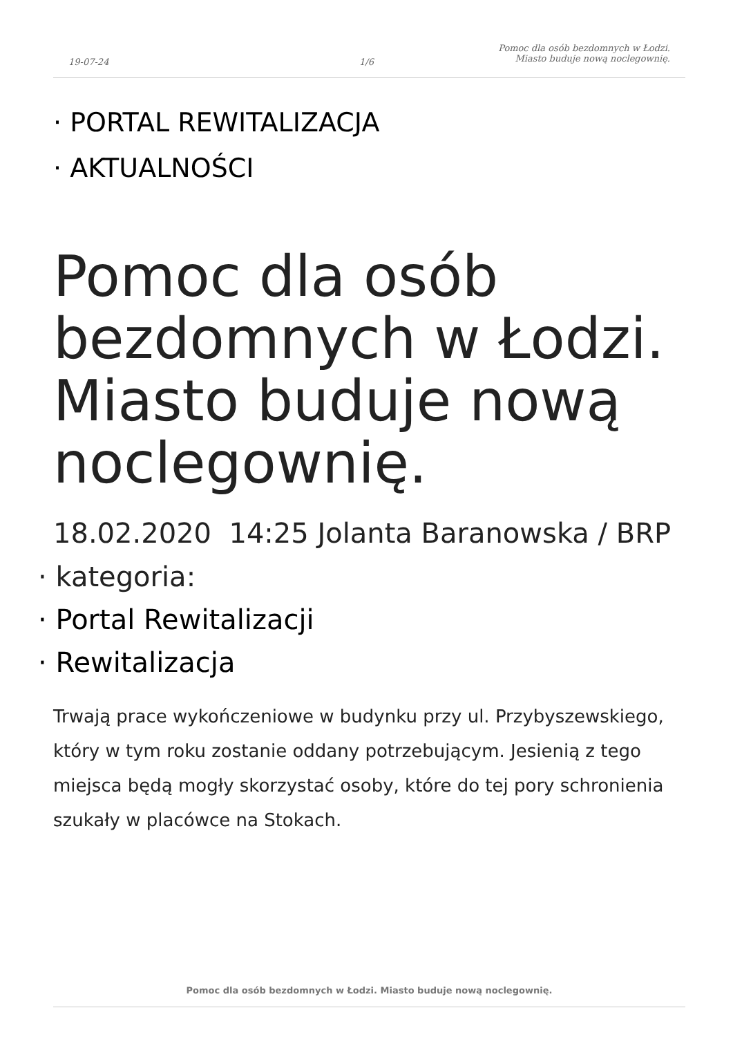19-07-24 1/6
Pomoc dla osób bezdomnych w Łodzi.
Miasto buduje nową noclegownię.
· PORTAL REWITALIZACJA
· AKTUALNOŚCI
Pomoc dla osób bezdomnych w Łodzi. Miasto buduje nową noclegownię.
18.02.2020 14:25 Jolanta Baranowska / BRP
· kategoria:
· Portal Rewitalizacji
· Rewitalizacja
Trwają prace wykończeniowe w budynku przy ul. Przybyszewskiego, który w tym roku zostanie oddany potrzebującym. Jesienią z tego miejsca będą mogły skorzystać osoby, które do tej pory schronienia szukały w placówce na Stokach.
Pomoc dla osób bezdomnych w Łodzi. Miasto buduje nową noclegownię.